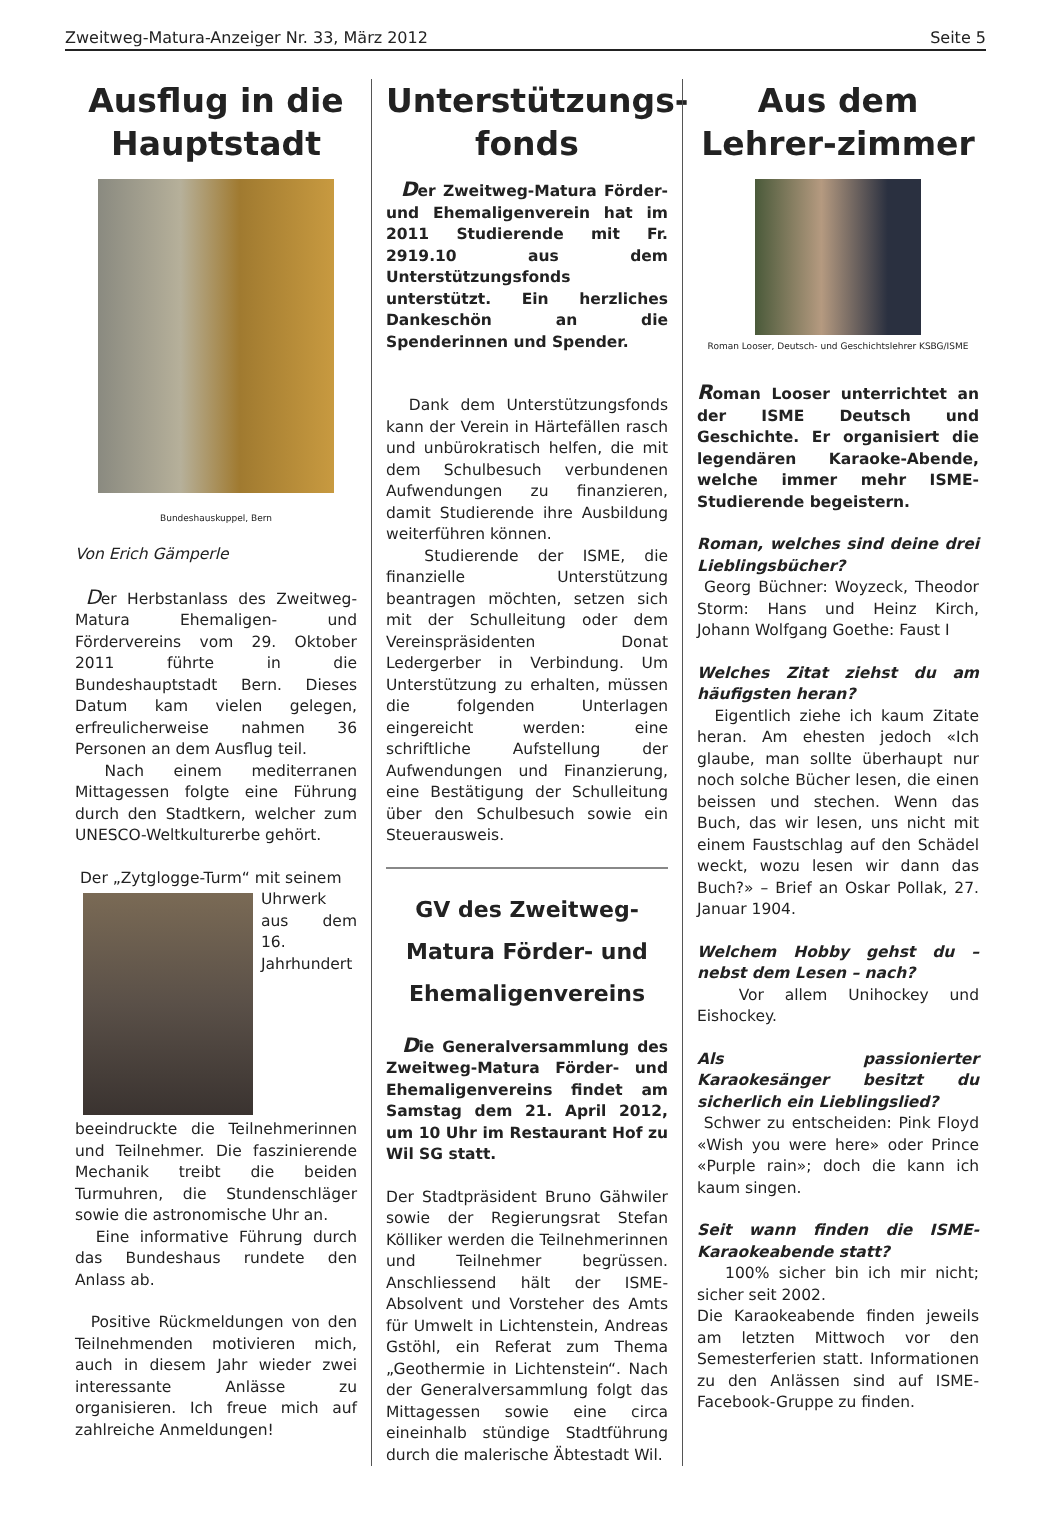Zweitweg-Matura-Anzeiger Nr. 33, März 2012 Seite 5
Ausflug in die Hauptstadt
Bundeshauskuppel, Bern
Von Erich Gämperle
Der Herbstanlass des Zweitweg-Matura Ehemaligen- und Fördervereins vom 29. Oktober 2011 führte in die Bundeshauptstadt Bern. Dieses Datum kam vielen gelegen, erfreulicherweise nahmen 36 Personen an dem Ausflug teil.
Nach einem mediterranen Mittagessen folgte eine Führung durch den Stadtkern, welcher zum UNESCO-Weltkulturerbe gehört.
Der „Zytglogge-Turm“ mit seinem
Uhrwerk aus dem 16. Jahrhundert beeindruckte die Teilnehmerinnen und Teilnehmer. Die faszinierende Mechanik treibt die beiden Turmuhren, die Stundenschläger sowie die astronomische Uhr an.
Eine informative Führung durch das Bundeshaus rundete den Anlass ab.
Positive Rückmeldungen von den Teilnehmenden motivieren mich, auch in diesem Jahr wieder zwei interessante Anlässe zu organisieren. Ich freue mich auf zahlreiche Anmeldungen!
Unterstützungs-fonds
Der Zweitweg-Matura Förder- und Ehemaligenverein hat im 2011 Studierende mit Fr. 2919.10 aus dem Unterstützungsfonds unterstützt. Ein herzliches Dankeschön an die Spenderinnen und Spender.
Dank dem Unterstützungsfonds kann der Verein in Härtefällen rasch und unbürokratisch helfen, die mit dem Schulbesuch verbundenen Aufwendungen zu finanzieren, damit Studierende ihre Ausbildung weiterführen können.
Studierende der ISME, die finanzielle Unterstützung beantragen möchten, setzen sich mit der Schulleitung oder dem Vereinspräsidenten Donat Ledergerber in Verbindung. Um Unterstützung zu erhalten, müssen die folgenden Unterlagen eingereicht werden: eine schriftliche Aufstellung der Aufwendungen und Finanzierung, eine Bestätigung der Schulleitung über den Schulbesuch sowie ein Steuerausweis.
GV des Zweitweg-Matura Förder- und Ehemaligenvereins
Die Generalversammlung des Zweitweg-Matura Förder- und Ehemaligenvereins findet am Samstag dem 21. April 2012, um 10 Uhr im Restaurant Hof zu Wil SG statt.
Der Stadtpräsident Bruno Gähwiler sowie der Regierungsrat Stefan Kölliker werden die Teilnehmerinnen und Teilnehmer begrüssen. Anschliessend hält der ISME-Absolvent und Vorsteher des Amts für Umwelt in Lichtenstein, Andreas Gstöhl, ein Referat zum Thema „Geothermie in Lichtenstein“. Nach der Generalversammlung folgt das Mittagessen sowie eine circa eineinhalb stündige Stadtführung durch die malerische Äbtestadt Wil.
Aus dem Lehrer-zimmer
Roman Looser, Deutsch- und Geschichtslehrer KSBG/ISME
Roman Looser unterrichtet an der ISME Deutsch und Geschichte. Er organisiert die legendären Karaoke-Abende, welche immer mehr ISME-Studierende begeistern.
Roman, welches sind deine drei Lieblingsbücher?
Georg Büchner: Woyzeck, Theodor Storm: Hans und Heinz Kirch, Johann Wolfgang Goethe: Faust I
Welches Zitat ziehst du am häufigsten heran?
Eigentlich ziehe ich kaum Zitate heran. Am ehesten jedoch «Ich glaube, man sollte überhaupt nur noch solche Bücher lesen, die einen beissen und stechen. Wenn das Buch, das wir lesen, uns nicht mit einem Faustschlag auf den Schädel weckt, wozu lesen wir dann das Buch?» – Brief an Oskar Pollak, 27. Januar 1904.
Welchem Hobby gehst du – nebst dem Lesen – nach?
Vor allem Unihockey und Eishockey.
Als passionierter Karaokesänger besitzt du sicherlich ein Lieblingslied?
Schwer zu entscheiden: Pink Floyd «Wish you were here» oder Prince «Purple rain»; doch die kann ich kaum singen.
Seit wann finden die ISME-Karaokeabende statt?
100% sicher bin ich mir nicht; sicher seit 2002.
Die Karaokeabende finden jeweils am letzten Mittwoch vor den Semesterferien statt. Informationen zu den Anlässen sind auf ISME-Facebook-Gruppe zu finden.